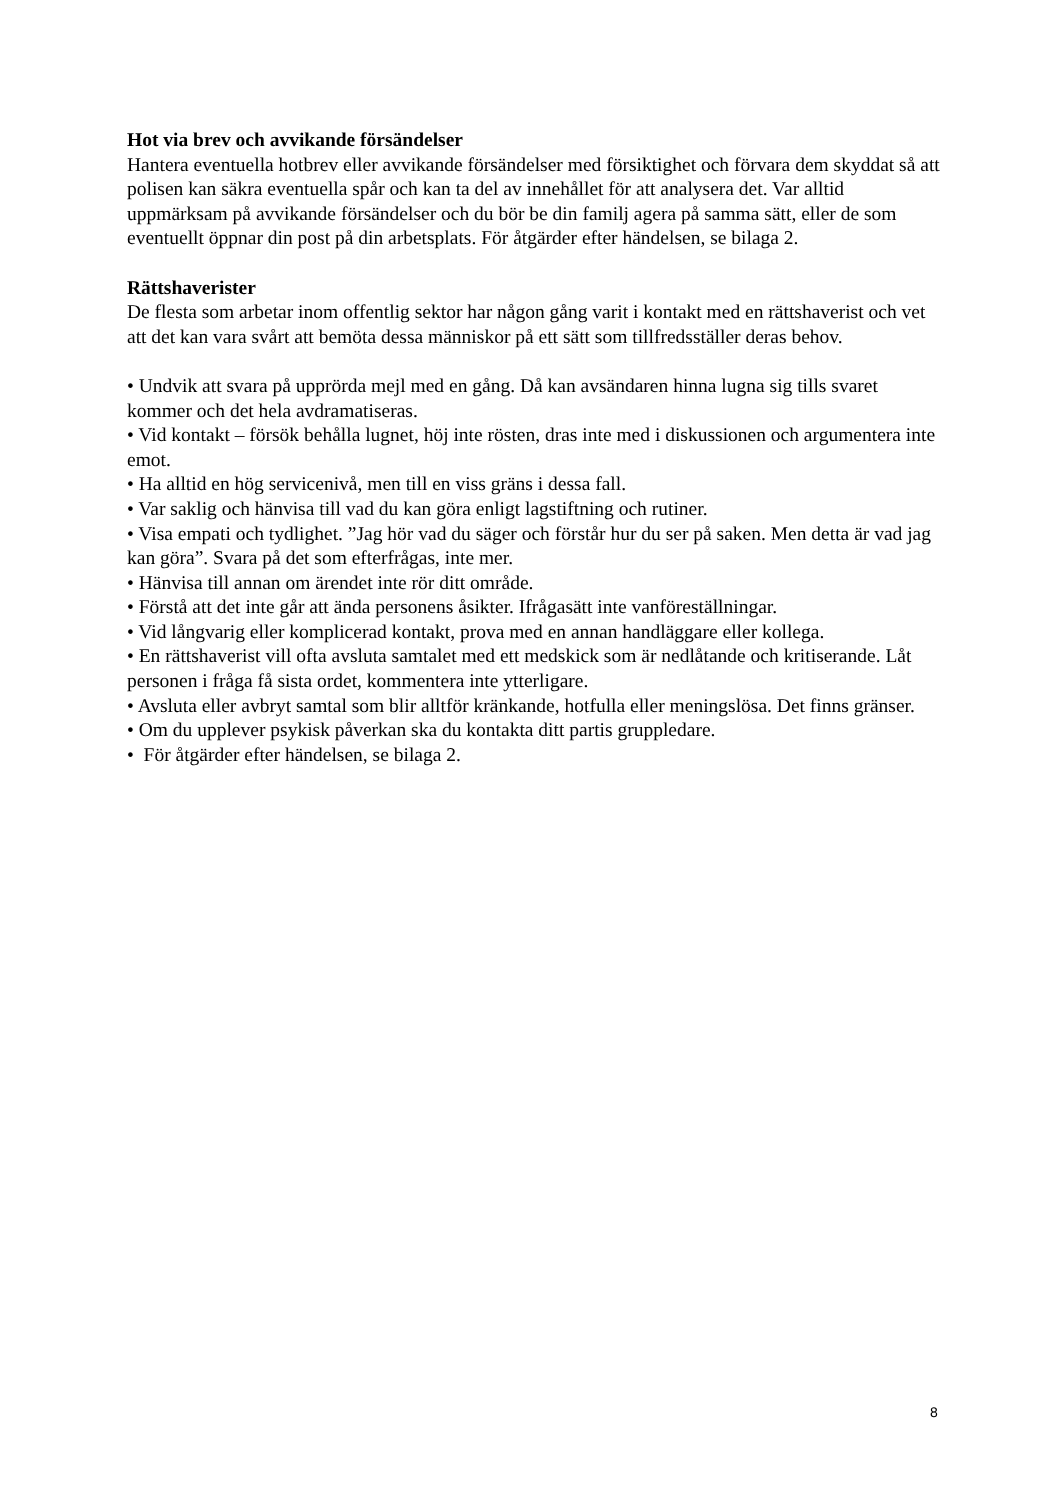Hot via brev och avvikande försändelser
Hantera eventuella hotbrev eller avvikande försändelser med försiktighet och förvara dem skyddat så att polisen kan säkra eventuella spår och kan ta del av innehållet för att analysera det. Var alltid uppmärksam på avvikande försändelser och du bör be din familj agera på samma sätt, eller de som eventuellt öppnar din post på din arbetsplats. För åtgärder efter händelsen, se bilaga 2.
Rättshaverister
De flesta som arbetar inom offentlig sektor har någon gång varit i kontakt med en rättshaverist och vet att det kan vara svårt att bemöta dessa människor på ett sätt som tillfredsställer deras behov.
• Undvik att svara på upprörda mejl med en gång. Då kan avsändaren hinna lugna sig tills svaret kommer och det hela avdramatiseras.
• Vid kontakt – försök behålla lugnet, höj inte rösten, dras inte med i diskussionen och argumentera inte emot.
• Ha alltid en hög servicenivå, men till en viss gräns i dessa fall.
• Var saklig och hänvisa till vad du kan göra enligt lagstiftning och rutiner.
• Visa empati och tydlighet. ”Jag hör vad du säger och förstår hur du ser på saken. Men detta är vad jag kan göra”. Svara på det som efterfrågas, inte mer.
• Hänvisa till annan om ärendet inte rör ditt område.
• Förstå att det inte går att ända personens åsikter. Ifrågasätt inte vanföreställningar.
• Vid långvarig eller komplicerad kontakt, prova med en annan handläggare eller kollega.
• En rättshaverist vill ofta avsluta samtalet med ett medskick som är nedlåtande och kritiserande. Låt personen i fråga få sista ordet, kommentera inte ytterligare.
• Avsluta eller avbryt samtal som blir alltför kränkande, hotfulla eller meningslösa. Det finns gränser.
• Om du upplever psykisk påverkan ska du kontakta ditt partis gruppledare.
• För åtgärder efter händelsen, se bilaga 2.
8